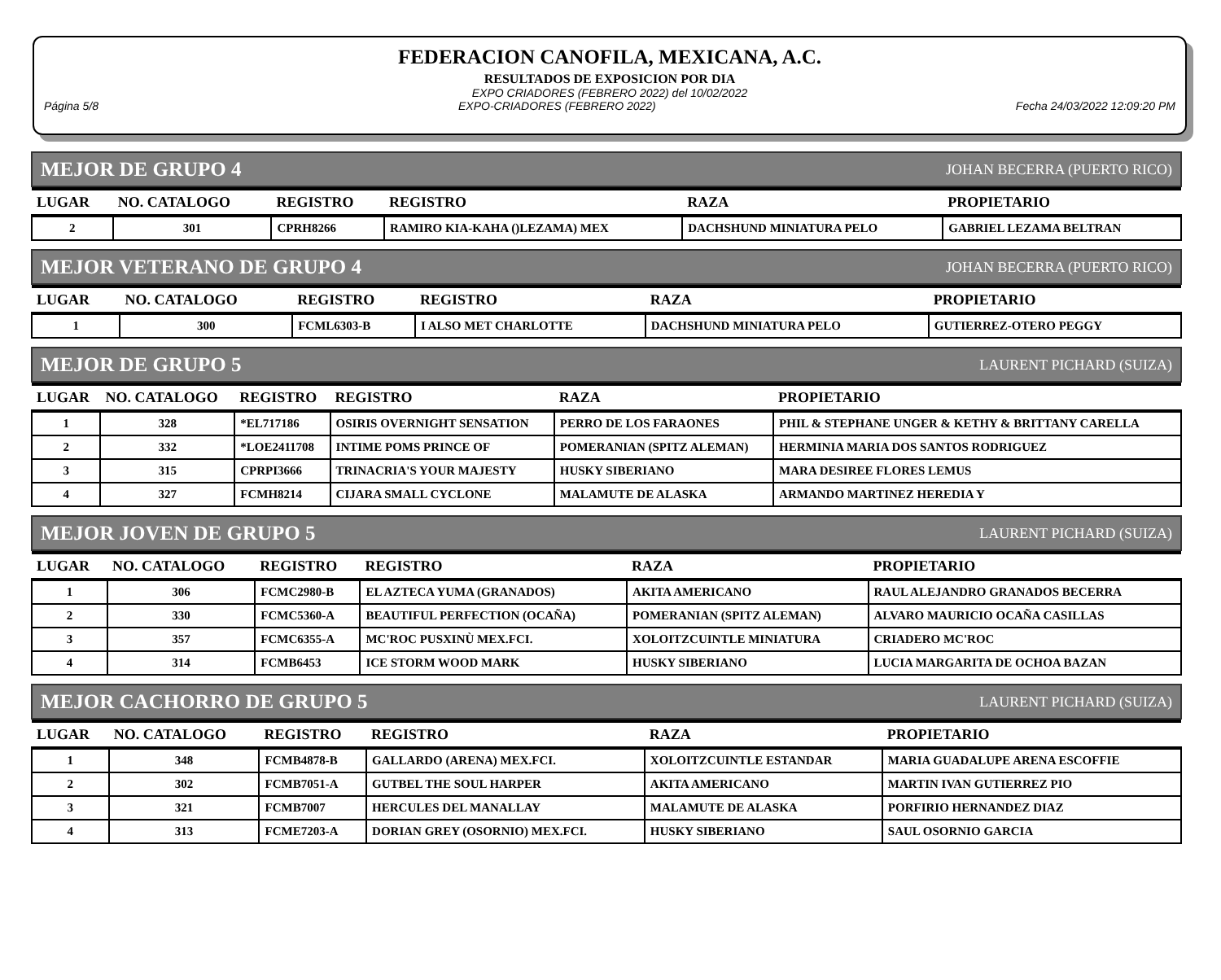FEDERACION CANOFILA, MEXICANA, A.C.
RESULTADOS DE EXPOSICION POR DIA
EXPO CRIADORES (FEBRERO 2022) del 10/02/2022
Página 5/8 EXPO-CRIADORES (FEBRERO 2022) Fecha 24/03/2022 12:09:20 PM
MEJOR DE GRUPO 4 JOHAN BECERRA (PUERTO RICO)
| LUGAR | NO. CATALOGO | REGISTRO | REGISTRO | RAZA | PROPIETARIO |
| --- | --- | --- | --- | --- | --- |
| 2 | 301 | CPRH8266 | RAMIRO KIA-KAHA ()LEZAMA) MEX | DACHSHUND MINIATURA PELO | GABRIEL LEZAMA BELTRAN |
MEJOR VETERANO DE GRUPO 4 JOHAN BECERRA (PUERTO RICO)
| LUGAR | NO. CATALOGO | REGISTRO | REGISTRO | RAZA | PROPIETARIO |
| --- | --- | --- | --- | --- | --- |
| 1 | 300 | FCML6303-B | I ALSO MET CHARLOTTE | DACHSHUND MINIATURA PELO | GUTIERREZ-OTERO PEGGY |
MEJOR DE GRUPO 5 LAURENT PICHARD (SUIZA)
| LUGAR | NO. CATALOGO | REGISTRO | REGISTRO | RAZA | PROPIETARIO |
| --- | --- | --- | --- | --- | --- |
| 1 | 328 | *EL717186 | OSIRIS OVERNIGHT SENSATION | PERRO DE LOS FARAONES | PHIL & STEPHANE UNGER & KETHY & BRITTANY CARELLA |
| 2 | 332 | *LOE2411708 | INTIME POMS PRINCE OF | POMERANIAN (SPITZ ALEMAN) | HERMINIA MARIA DOS SANTOS RODRIGUEZ |
| 3 | 315 | CPRPI3666 | TRINACRIA'S YOUR MAJESTY | HUSKY SIBERIANO | MARA DESIREE FLORES LEMUS |
| 4 | 327 | FCMH8214 | CIJARA SMALL CYCLONE | MALAMUTE DE ALASKA | ARMANDO MARTINEZ HEREDIA Y |
MEJOR JOVEN DE GRUPO 5 LAURENT PICHARD (SUIZA)
| LUGAR | NO. CATALOGO | REGISTRO | REGISTRO | RAZA | PROPIETARIO |
| --- | --- | --- | --- | --- | --- |
| 1 | 306 | FCMC2980-B | EL AZTECA YUMA (GRANADOS) | AKITA AMERICANO | RAUL ALEJANDRO GRANADOS BECERRA |
| 2 | 330 | FCMC5360-A | BEAUTIFUL PERFECTION (OCAÑA) | POMERANIAN (SPITZ ALEMAN) | ALVARO MAURICIO OCAÑA CASILLAS |
| 3 | 357 | FCMC6355-A | MC'ROC PUSXINÙ MEX.FCI. | XOLOITZCUINTLE MINIATURA | CRIADERO MC'ROC |
| 4 | 314 | FCMB6453 | ICE STORM WOOD MARK | HUSKY SIBERIANO | LUCIA MARGARITA DE OCHOA BAZAN |
MEJOR CACHORRO DE GRUPO 5 LAURENT PICHARD (SUIZA)
| LUGAR | NO. CATALOGO | REGISTRO | REGISTRO | RAZA | PROPIETARIO |
| --- | --- | --- | --- | --- | --- |
| 1 | 348 | FCMB4878-B | GALLARDO (ARENA) MEX.FCI. | XOLOITZCUINTLE ESTANDAR | MARIA GUADALUPE ARENA ESCOFFIE |
| 2 | 302 | FCMB7051-A | GUTBEL THE SOUL HARPER | AKITA AMERICANO | MARTIN IVAN GUTIERREZ PIO |
| 3 | 321 | FCMB7007 | HERCULES DEL MANALLAY | MALAMUTE DE ALASKA | PORFIRIO HERNANDEZ DIAZ |
| 4 | 313 | FCME7203-A | DORIAN GREY (OSORNIO) MEX.FCI. | HUSKY SIBERIANO | SAUL OSORNIO GARCIA |